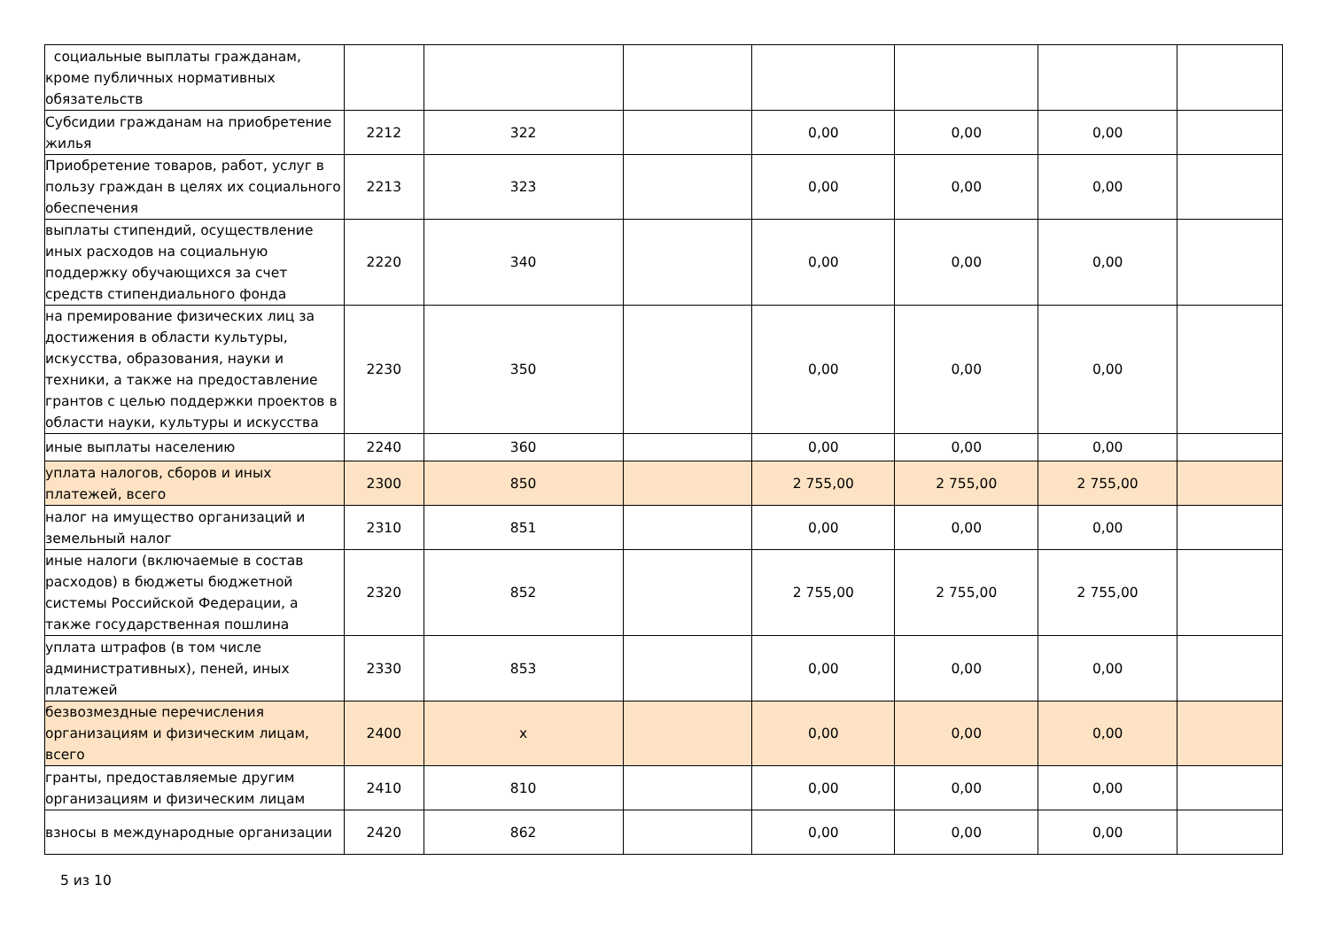| социальные выплаты гражданам, кроме публичных нормативных обязательств | | | | | | | |
| Субсидии гражданам на приобретение жилья | 2212 | 322 | | 0,00 | 0,00 | 0,00 | |
| Приобретение товаров, работ, услуг в пользу граждан в целях их социального обеспечения | 2213 | 323 | | 0,00 | 0,00 | 0,00 | |
| выплаты стипендий, осуществление иных расходов на социальную поддержку обучающихся за счет средств стипендиального фонда | 2220 | 340 | | 0,00 | 0,00 | 0,00 | |
| на премирование физических лиц за достижения в области культуры, искусства, образования, науки и техники, а также на предоставление грантов с целью поддержки проектов в области науки, культуры и искусства | 2230 | 350 | | 0,00 | 0,00 | 0,00 | |
| иные выплаты населению | 2240 | 360 | | 0,00 | 0,00 | 0,00 | |
| уплата налогов, сборов и иных платежей, всего | 2300 | 850 | | 2 755,00 | 2 755,00 | 2 755,00 | |
| налог на имущество организаций и земельный налог | 2310 | 851 | | 0,00 | 0,00 | 0,00 | |
| иные налоги (включаемые в состав расходов) в бюджеты бюджетной системы Российской Федерации, а также государственная пошлина | 2320 | 852 | | 2 755,00 | 2 755,00 | 2 755,00 | |
| уплата штрафов (в том числе административных), пеней, иных платежей | 2330 | 853 | | 0,00 | 0,00 | 0,00 | |
| безвозмездные перечисления организациям и физическим лицам, всего | 2400 | x | | 0,00 | 0,00 | 0,00 | |
| гранты, предоставляемые другим организациям и физическим лицам | 2410 | 810 | | 0,00 | 0,00 | 0,00 | |
| взносы в международные организации | 2420 | 862 | | 0,00 | 0,00 | 0,00 | |
5 из 10